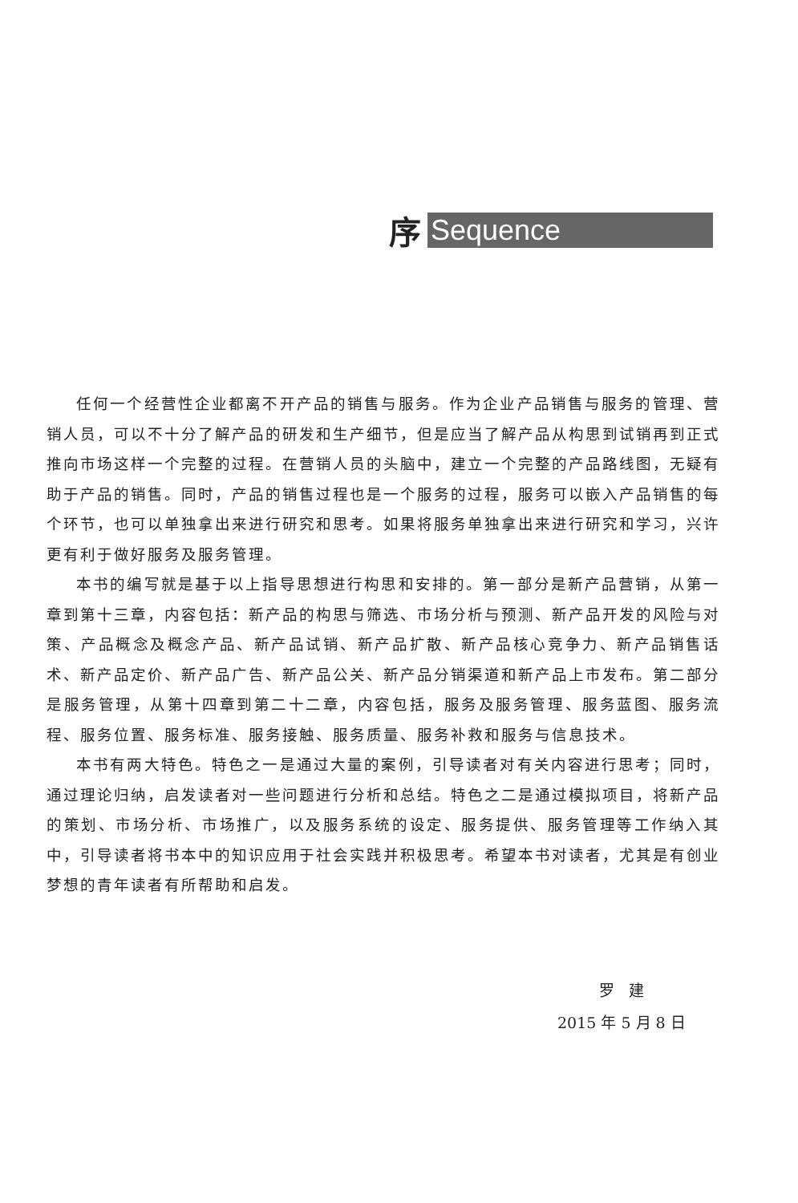序 Sequence
任何一个经营性企业都离不开产品的销售与服务。作为企业产品销售与服务的管理、营销人员，可以不十分了解产品的研发和生产细节，但是应当了解产品从构思到试销再到正式推向市场这样一个完整的过程。在营销人员的头脑中，建立一个完整的产品路线图，无疑有助于产品的销售。同时，产品的销售过程也是一个服务的过程，服务可以嵌入产品销售的每个环节，也可以单独拿出来进行研究和思考。如果将服务单独拿出来进行研究和学习，兴许更有利于做好服务及服务管理。
本书的编写就是基于以上指导思想进行构思和安排的。第一部分是新产品营销，从第一章到第十三章，内容包括：新产品的构思与筛选、市场分析与预测、新产品开发的风险与对策、产品概念及概念产品、新产品试销、新产品扩散、新产品核心竞争力、新产品销售话术、新产品定价、新产品广告、新产品公关、新产品分销渠道和新产品上市发布。第二部分是服务管理，从第十四章到第二十二章，内容包括，服务及服务管理、服务蓝图、服务流程、服务位置、服务标准、服务接触、服务质量、服务补救和服务与信息技术。
本书有两大特色。特色之一是通过大量的案例，引导读者对有关内容进行思考；同时，通过理论归纳，启发读者对一些问题进行分析和总结。特色之二是通过模拟项目，将新产品的策划、市场分析、市场推广，以及服务系统的设定、服务提供、服务管理等工作纳入其中，引导读者将书本中的知识应用于社会实践并积极思考。希望本书对读者，尤其是有创业梦想的青年读者有所帮助和启发。
罗 建
2015 年 5 月 8 日